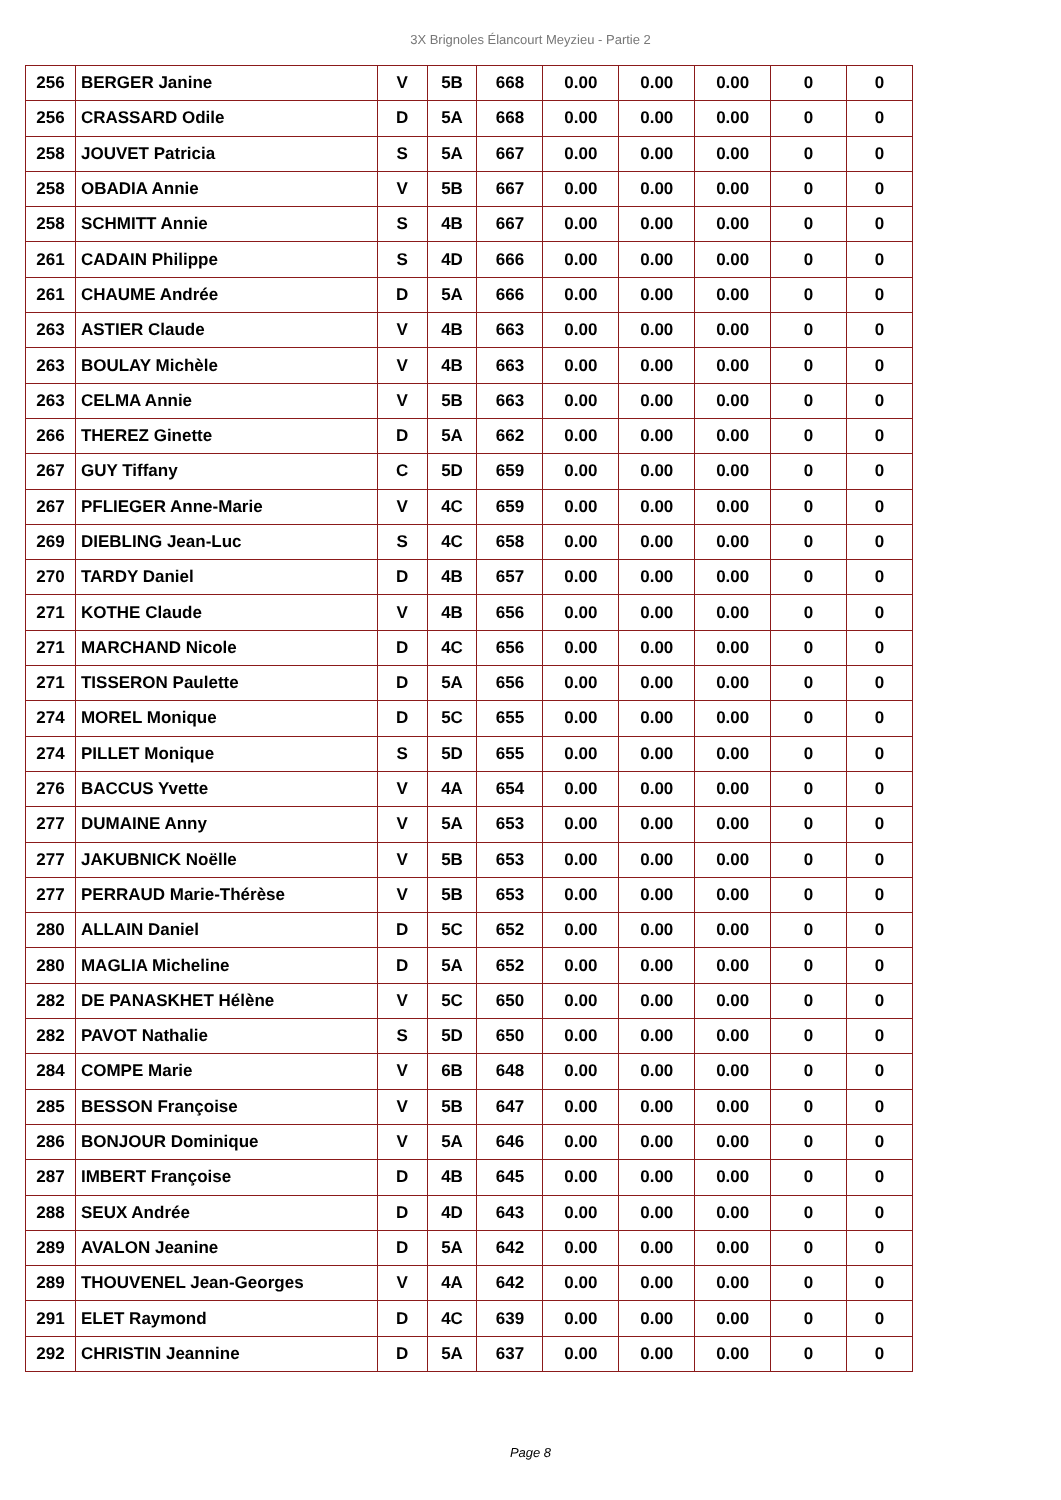3X Brignoles Élancourt Meyzieu - Partie 2
| 256 | BERGER Janine | V | 5B | 668 | 0.00 | 0.00 | 0.00 | 0 | 0 |
| 256 | CRASSARD Odile | D | 5A | 668 | 0.00 | 0.00 | 0.00 | 0 | 0 |
| 258 | JOUVET Patricia | S | 5A | 667 | 0.00 | 0.00 | 0.00 | 0 | 0 |
| 258 | OBADIA Annie | V | 5B | 667 | 0.00 | 0.00 | 0.00 | 0 | 0 |
| 258 | SCHMITT Annie | S | 4B | 667 | 0.00 | 0.00 | 0.00 | 0 | 0 |
| 261 | CADAIN Philippe | S | 4D | 666 | 0.00 | 0.00 | 0.00 | 0 | 0 |
| 261 | CHAUME Andrée | D | 5A | 666 | 0.00 | 0.00 | 0.00 | 0 | 0 |
| 263 | ASTIER Claude | V | 4B | 663 | 0.00 | 0.00 | 0.00 | 0 | 0 |
| 263 | BOULAY Michèle | V | 4B | 663 | 0.00 | 0.00 | 0.00 | 0 | 0 |
| 263 | CELMA Annie | V | 5B | 663 | 0.00 | 0.00 | 0.00 | 0 | 0 |
| 266 | THEREZ Ginette | D | 5A | 662 | 0.00 | 0.00 | 0.00 | 0 | 0 |
| 267 | GUY Tiffany | C | 5D | 659 | 0.00 | 0.00 | 0.00 | 0 | 0 |
| 267 | PFLIEGER Anne-Marie | V | 4C | 659 | 0.00 | 0.00 | 0.00 | 0 | 0 |
| 269 | DIEBLING Jean-Luc | S | 4C | 658 | 0.00 | 0.00 | 0.00 | 0 | 0 |
| 270 | TARDY Daniel | D | 4B | 657 | 0.00 | 0.00 | 0.00 | 0 | 0 |
| 271 | KOTHE Claude | V | 4B | 656 | 0.00 | 0.00 | 0.00 | 0 | 0 |
| 271 | MARCHAND Nicole | D | 4C | 656 | 0.00 | 0.00 | 0.00 | 0 | 0 |
| 271 | TISSERON Paulette | D | 5A | 656 | 0.00 | 0.00 | 0.00 | 0 | 0 |
| 274 | MOREL Monique | D | 5C | 655 | 0.00 | 0.00 | 0.00 | 0 | 0 |
| 274 | PILLET Monique | S | 5D | 655 | 0.00 | 0.00 | 0.00 | 0 | 0 |
| 276 | BACCUS Yvette | V | 4A | 654 | 0.00 | 0.00 | 0.00 | 0 | 0 |
| 277 | DUMAINE Anny | V | 5A | 653 | 0.00 | 0.00 | 0.00 | 0 | 0 |
| 277 | JAKUBNICK Noëlle | V | 5B | 653 | 0.00 | 0.00 | 0.00 | 0 | 0 |
| 277 | PERRAUD Marie-Thérèse | V | 5B | 653 | 0.00 | 0.00 | 0.00 | 0 | 0 |
| 280 | ALLAIN Daniel | D | 5C | 652 | 0.00 | 0.00 | 0.00 | 0 | 0 |
| 280 | MAGLIA Micheline | D | 5A | 652 | 0.00 | 0.00 | 0.00 | 0 | 0 |
| 282 | DE PANASKHET Hélène | V | 5C | 650 | 0.00 | 0.00 | 0.00 | 0 | 0 |
| 282 | PAVOT Nathalie | S | 5D | 650 | 0.00 | 0.00 | 0.00 | 0 | 0 |
| 284 | COMPE Marie | V | 6B | 648 | 0.00 | 0.00 | 0.00 | 0 | 0 |
| 285 | BESSON Françoise | V | 5B | 647 | 0.00 | 0.00 | 0.00 | 0 | 0 |
| 286 | BONJOUR Dominique | V | 5A | 646 | 0.00 | 0.00 | 0.00 | 0 | 0 |
| 287 | IMBERT Françoise | D | 4B | 645 | 0.00 | 0.00 | 0.00 | 0 | 0 |
| 288 | SEUX Andrée | D | 4D | 643 | 0.00 | 0.00 | 0.00 | 0 | 0 |
| 289 | AVALON Jeanine | D | 5A | 642 | 0.00 | 0.00 | 0.00 | 0 | 0 |
| 289 | THOUVENEL Jean-Georges | V | 4A | 642 | 0.00 | 0.00 | 0.00 | 0 | 0 |
| 291 | ELET Raymond | D | 4C | 639 | 0.00 | 0.00 | 0.00 | 0 | 0 |
| 292 | CHRISTIN Jeannine | D | 5A | 637 | 0.00 | 0.00 | 0.00 | 0 | 0 |
Page 8